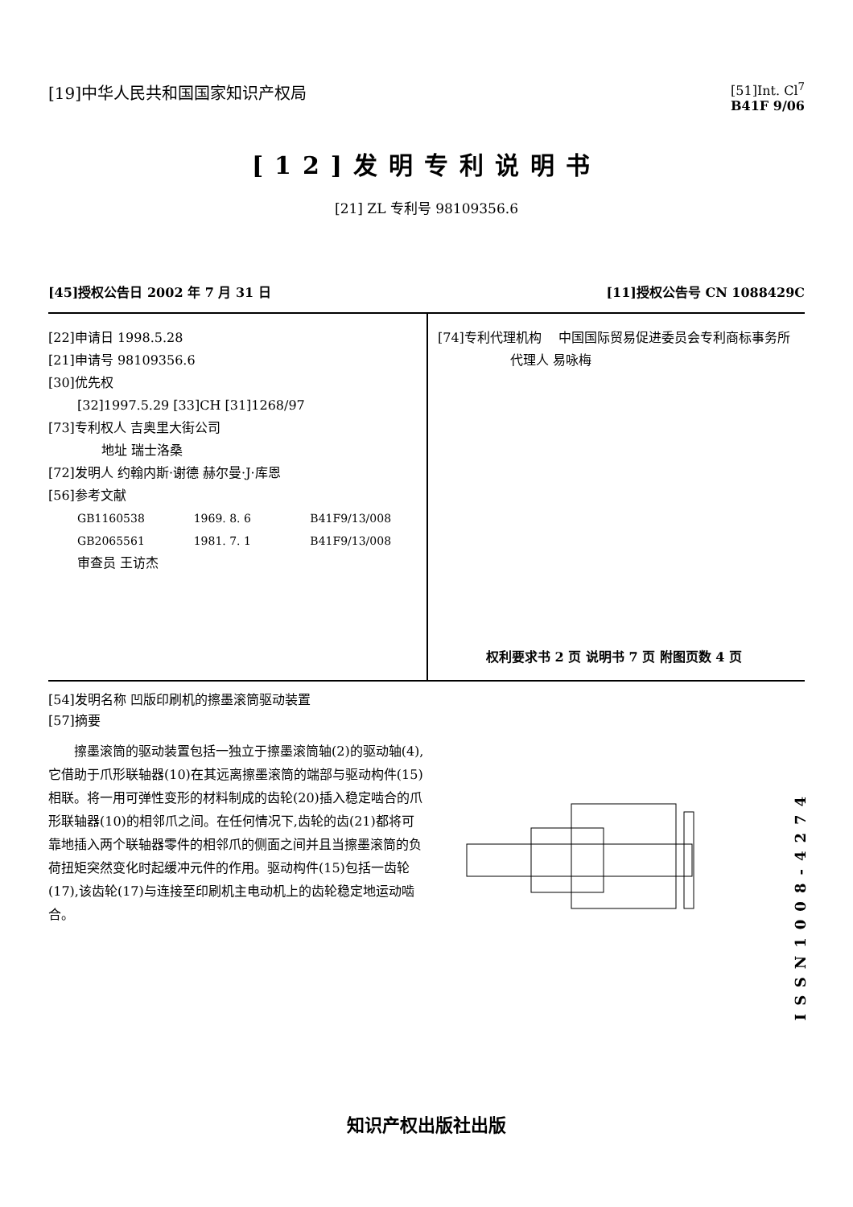[19]中华人民共和国国家知识产权局
[51]Int. Cl<sup>7</sup>
B41F 9/06
[12]发明专利说明书
[21] ZL 专利号 98109356.6
[45]授权公告日 2002 年 7 月 31 日
[11]授权公告号 CN 1088429C
[22]申请日 1998.5.28
[21]申请号 98109356.6
[30]优先权
[32]1997.5.29 [33]CH [31]1268/97
[73]专利权人 吉奥里大街公司
地址 瑞士洛桑
[72]发明人 约翰内斯·谢德 赫尔曼·J·库恩
[56]参考文献
GB1160538 1969. 8. 6 B41F9/13/008
GB2065561 1981. 7. 1 B41F9/13/008
审查员 王访杰
[74]专利代理机构 中国国际贸易促进委员会专利商标事务所
代理人 易咏梅
权利要求书 2 页 说明书 7 页 附图页数 4 页
[54]发明名称 凹版印刷机的擦墨滚筒驱动装置
[57]摘要
  擦墨滚筒的驱动装置包括一独立于擦墨滚筒轴(2)的驱动轴(4),它借助于爪形联轴器(10)在其远离擦墨滚筒的端部与驱动构件(15)相联。将一用可弹性变形的材料制成的齿轮(20)插入稳定啮合的爪形联轴器(10)的相邻爪之间。在任何情况下,齿轮的齿(21)都将可靠地插入两个联轴器零件的相邻爪的侧面之间并且当擦墨滚筒的负荷扭矩突然变化时起缓冲元件的作用。驱动构件(15)包括一齿轮(17),该齿轮(17)与连接至印刷机主电动机上的齿轮稳定地运动啮合。
ISSN1008-4274
知识产权出版社出版